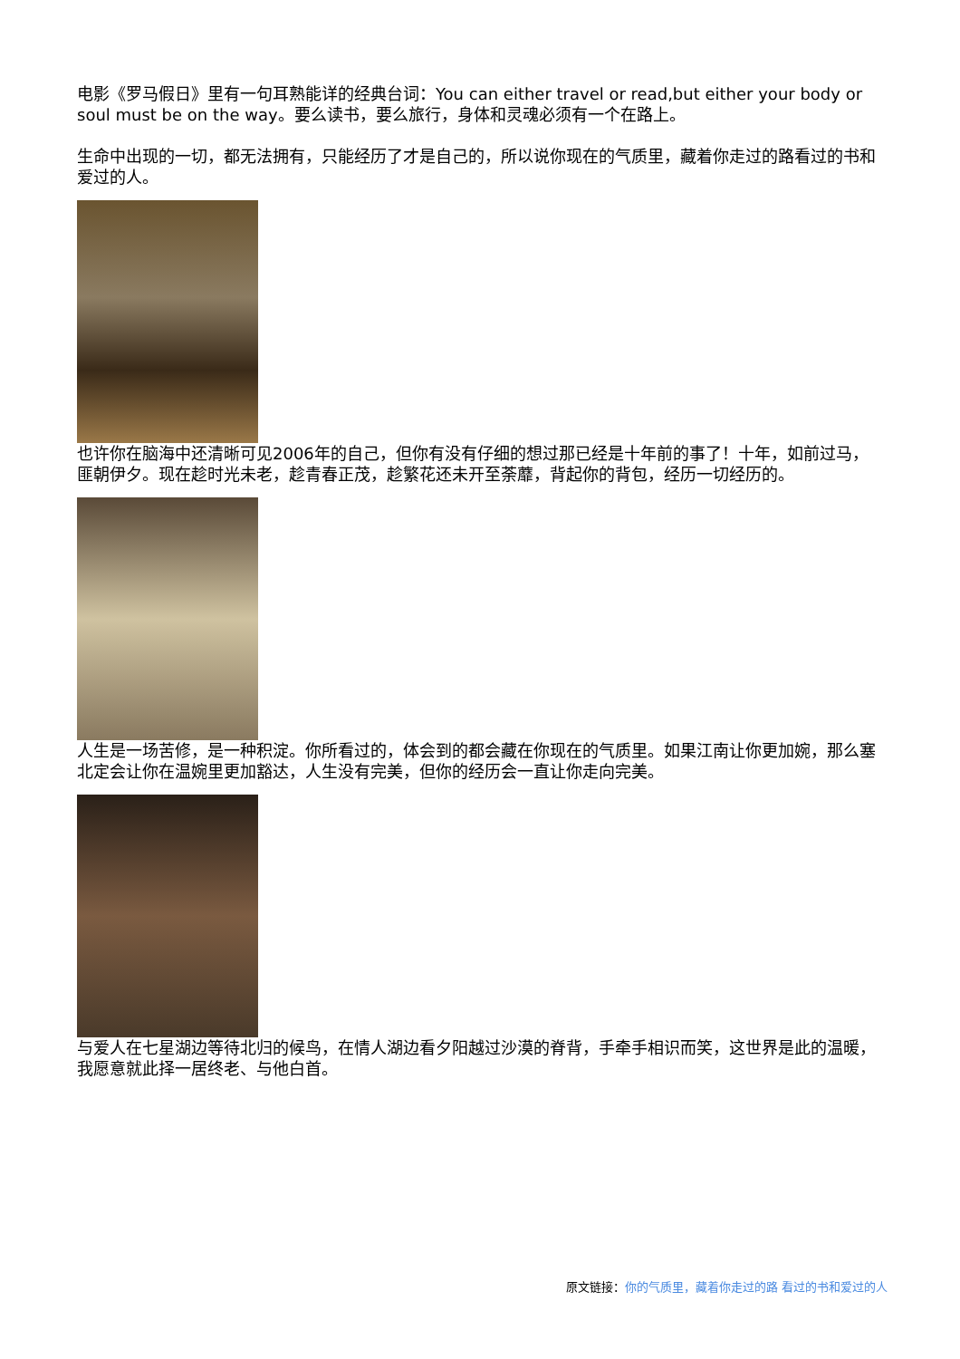电影《罗马假日》里有一句耳熟能详的经典台词：You can either travel or read,but either your body or soul must be on the way。要么读书，要么旅行，身体和灵魂必须有一个在路上。
生命中出现的一切，都无法拥有，只能经历了才是自己的，所以说你现在的气质里，藏着你走过的路看过的书和爱过的人。
也许你在脑海中还清晰可见2006年的自己，但你有没有仔细的想过那已经是十年前的事了！十年，如前过马，匪朝伊夕。现在趁时光未老，趁青春正茂，趁繁花还未开至荼蘼，背起你的背包，经历一切经历的。
人生是一场苦修，是一种积淀。你所看过的，体会到的都会藏在你现在的气质里。如果江南让你更加婉，那么塞北定会让你在温婉里更加豁达，人生没有完美，但你的经历会一直让你走向完美。
与爱人在七星湖边等待北归的候鸟，在情人湖边看夕阳越过沙漠的脊背，手牵手相识而笑，这世界是此的温暖，我愿意就此择一居终老、与他白首。
原文链接：你的气质里，藏着你走过的路 看过的书和爱过的人